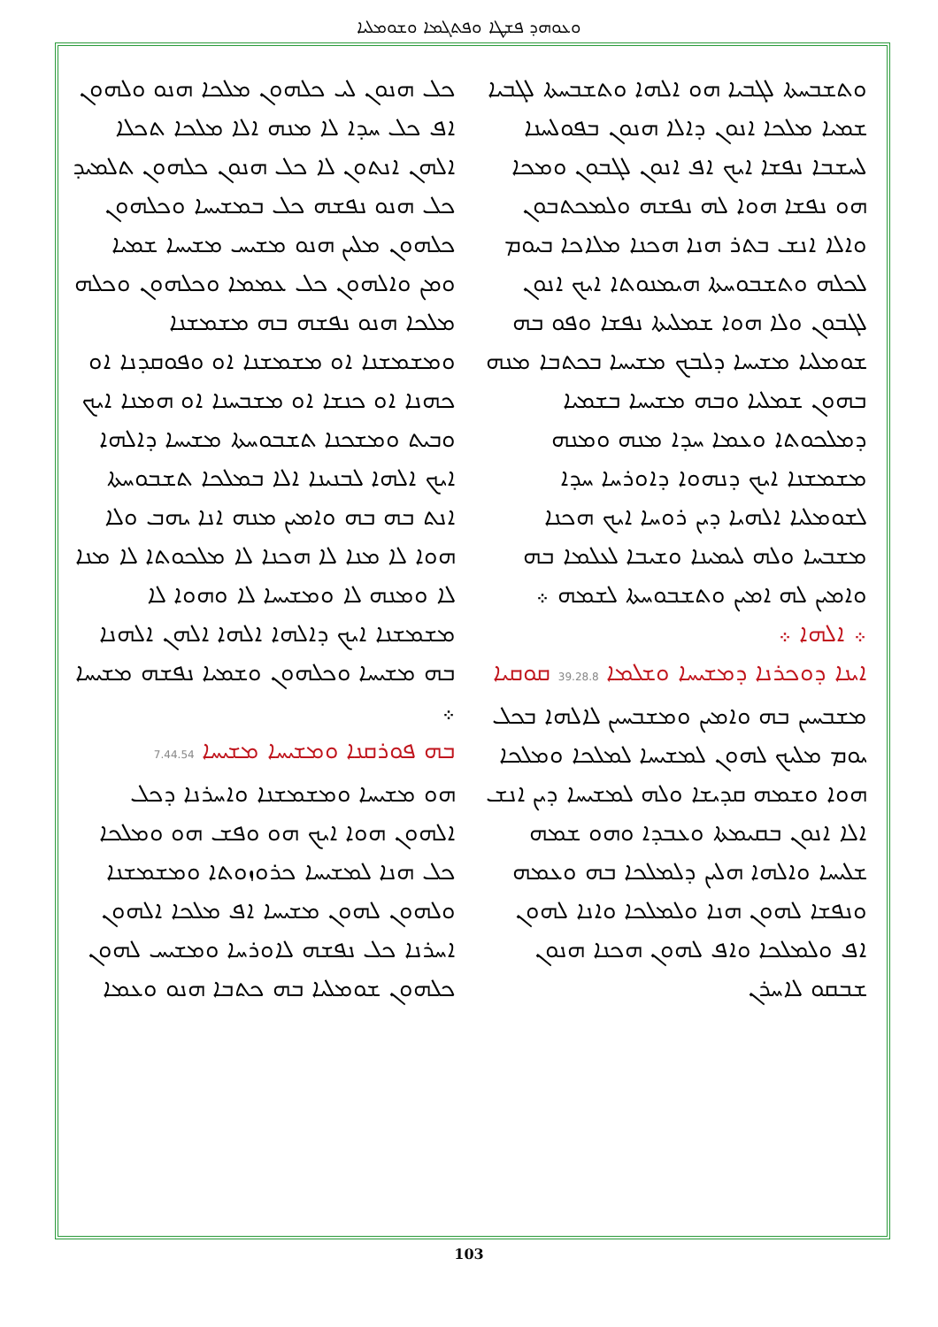ܘܥܘܗܕ ܦܫܛܐ ܘܦܬܓܡܐ ܘܫܘܡܠܝܐ
ܘܬܫܒܚܬܐ ܠܓܒܝܐ ܗܘ ܐܠܗܐ ܘܬܫܒܚܬܐ ܠܓܒܝܐ ܫܡܝܐ ܡܠܟܐ ܐܢܘܢ ܕܐܠܐ ܗܢܘܢ ܒܦܘܠܚܢܐ ܠܚܫܒܐ ܢܦܫܐ ܐܝܟ ܐܦ ܐܢܘܢ ܠܓܒܘܢ ܘܡܟܐ ܗܘ ܢܦܫܐ ܗܘܐ ܠܗ ܢܦܫܗ ܘܠܡܟܬܒܘܢ ܘܐܠܐ ܐܢܫ ܒܬܪ ܗܢܐ ܗܟܢܐ ܡܠܐܟܐ ܒܝܘܡ ܠܟܠܗ ܘܬܫܒܘܚܬܐ ܗܝܡܢܘܬܐ ܐܝܟ ܐܢܘܢ ܠܓܒܘܢ ܘܠܐ ܗܘܐ ܫܡܠܝܬܐ ܢܦܫܐ ܘܦܘ ܒܗ ܫܘܡܠܝܐ ܡܫܝܚܐ ܕܠܒܟ ܡܫܝܚܐ ܒܟܬܒܐ ܡܢܗ ܒܗܘܢ ܫܡܠܝܐ ܘܒܗ ܡܫܝܚܐ ܒܫܡܝܐ ܕܡܠܟܘܬܐ ܘܥܡܐ ܚܕܐ ܡܢܗ ܘܡܢܗ ܡܫܡܫܢܐ ܐܝܟ ܕܢܗܘܐ ܕܐܘܪܚܐ ܚܕܐ ܠܫܘܡܠܝܐ ܐܠܗܝܐ ܕܝܢ ܪܘܚܐ ܐܝܟ ܗܟܢܐ ܡܫܒܚܐ ܘܠܗ ܠܝܡܝܢܐ ܘܫܝܒܐ ܠܥܠܡܐ ܒܗ ܘܐܡܝܢ ܠܗ ܐܡܝܢ ܘܬܫܒܘܚܬܐ ܠܫܡܗ ܀
܀ ܐܠܗܐ ܀
ܐܝܢܐ ܕܘܟܪܢܐ ܕܡܫܝܚܐ ܘܫܠܡܐ 39.28.8 ܩܘܩܝܐ
ܡܫܒܚܝܢ ܒܗ ܘܐܡܝܢ ܘܡܫܒܚܝܢ ܠܐܠܗܐ ܒܟܠ ܝܘܡ ܡܠܝܟ ܠܗܘܢ ܠܡܫܝܚܐ ܠܡܠܟܐ ܘܡܠܟܐ ܗܘܐ ܘܫܡܗ ܩܕܝܫܐ ܘܠܗ ܠܡܫܝܚܐ ܕܝܢ ܐܢܫ ܐܠܐ ܐܢܘܢ ܒܩܝܡܬܐ ܘܥܒܕܐ ܘܗܘ ܫܡܗ ܫܠܝܚܐ ܘܐܠܗܐ ܗܠܝܢ ܕܠܡܠܟܐ ܒܗ ܘܥܡܗ ܘܢܦܫܐ ܠܗܘܢ ܗܢܐ ܘܠܡܠܟܐ ܘܐܢܐ ܠܗܘܢ ܐܦ ܘܠܡܠܟܐ ܘܐܦ ܠܗܘܢ ܗܟܢܐ ܗܢܘܢ ܫܒܩܘ ܠܐܚܪܢ
ܟܠ ܗܢܘܢ ܠܝ ܟܠܗܘܢ ܡܠܟܐ ܗܢܘ ܘܠܗܘܢ ܐܦ ܟܠ ܚܕܐ ܠܐ ܡܢܗ ܐܠܐ ܡܠܟܐ ܬܟܠܐ ܐܠܗܢ ܐܢܬܘܢ ܠܐ ܟܠ ܗܢܘܢ ܟܠܗܘܢ ܬܠܡܝܕ ܟܠ ܗܢܘ ܢܦܫܗ ܟܠ ܒܡܫܝܚܐ ܘܟܠܗܘܢ ܟܠܗܘܢ ܡܠܝܢ ܗܢܘ ܡܫܝܚ ܡܫܝܚܐ ܫܡܝܐ ܘܡܢ ܘܐܠܗܘܢ ܟܠ ܥܡܡܐ ܘܟܠܗܘܢ ܘܟܠܗ ܡܠܟܐ ܗܢܘ ܢܦܫܗ ܒܗ ܡܫܡܫܢܐ ܘܡܫܡܫܢܐ ܐܘ ܡܫܡܫܢܐ ܐܘ ܘܦܘܩܕܢܐ ܐܘ ܟܗܢܐ ܐܘ ܟܢܫܐ ܐܘ ܡܫܒܚܢܐ ܐܘ ܗܡܢܐ ܐܝܟ ܘܒܝܬ ܘܡܫܟܢܐ ܬܫܒܘܚܬܐ ܡܫܝܚܐ ܕܐܠܗܐ ܐܝܟ ܐܠܗܐ ܠܒܢܝܢܐ ܐܠܐ ܒܡܠܟܐ ܬܫܒܘܚܬܐ ܐܢܬ ܒܗ ܒܗ ܘܐܡܝܢ ܡܢܗ ܐܢܐ ܝܗܒ ܘܠܐ ܗܘܐ ܠܐ ܡܢܐ ܠܐ ܗܟܢܐ ܠܐ ܡܠܟܘܬܐ ܠܐ ܡܢܐ ܠܐ ܘܡܢܗ ܠܐ ܘܡܫܝܚܐ ܠܐ ܘܗܘܐ ܠܐ ܡܫܡܫܢܐ ܐܝܟ ܕܐܠܗܐ ܐܠܗܐ ܐܠܗܢ ܐܠܗܢܐ ܒܗ ܡܫܝܚܐ ܘܟܠܗܘܢ ܘܫܡܝܐ ܢܦܫܗ ܡܫܝܚܐ ܀
ܒܗ ܦܘܪܩܢܐ ܘܡܫܝܚܐ ܡܫܝܚܐ 7.44.54
ܗܘ ܡܫܝܚܐ ܘܡܫܡܫܢܐ ܘܐܚܪܢܐ ܕܟܠ ܐܠܗܘܢ ܗܘܐ ܐܝܟ ܗܘ ܘܦܫ ܗܘ ܘܡܠܟܐ ܟܠ ܗܢܐ ܠܡܫܝܚܐ ܟܪܘܙܘܬܐ ܘܡܫܡܫܢܐ ܘܠܗܘܢ ܠܗܘܢ ܡܫܝܚܐ ܐܦ ܡܠܟܐ ܐܠܗܘܢ ܐܚܪܢܐ ܟܠ ܢܦܫܗ ܠܐܘܪܚܐ ܘܡܫܝܚ ܠܗܘܢ ܟܠܗܘܢ ܫܘܡܠܝܐ ܒܗ ܟܬܒܐ ܗܢܘ ܘܥܡܐ
103